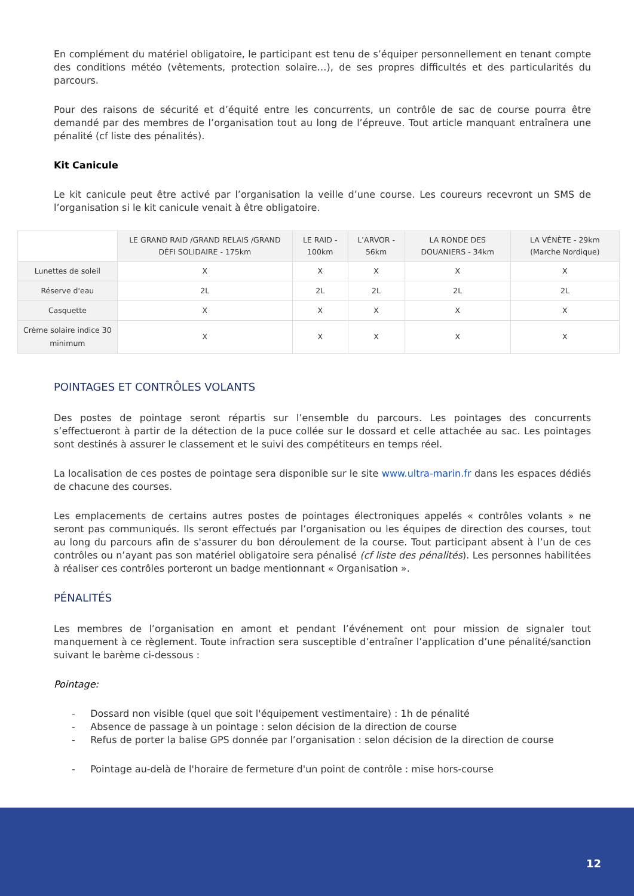En complément du matériel obligatoire, le participant est tenu de s’équiper personnellement en tenant compte des conditions météo (vêtements, protection solaire…), de ses propres difficultés et des particularités du parcours.
Pour des raisons de sécurité et d’équité entre les concurrents, un contrôle de sac de course pourra être demandé par des membres de l’organisation tout au long de l’épreuve. Tout article manquant entraînera une pénalité (cf liste des pénalités).
Kit Canicule
Le kit canicule peut être activé par l’organisation la veille d’une course. Les coureurs recevront un SMS de l’organisation si le kit canicule venait à être obligatoire.
| | LE GRAND RAID /GRAND RELAIS /GRAND DÉFI SOLIDAIRE - 175km | LE RAID - 100km | L’ARVOR - 56km | LA RONDE DES DOUANIERS - 34km | LA VÉNÈTE - 29km (Marche Nordique) |
| --- | --- | --- | --- | --- | --- |
| Lunettes de soleil | X | X | X | X | X |
| Réserve d'eau | 2L | 2L | 2L | 2L | 2L |
| Casquette | X | X | X | X | X |
| Crème solaire indice 30 minimum | X | X | X | X | X |
POINTAGES ET CONTRÔLES VOLANTS
Des postes de pointage seront répartis sur l’ensemble du parcours. Les pointages des concurrents s’effectueront à partir de la détection de la puce collée sur le dossard et celle attachée au sac. Les pointages sont destinés à assurer le classement et le suivi des compétiteurs en temps réel.
La localisation de ces postes de pointage sera disponible sur le site www.ultra-marin.fr dans les espaces dédiés de chacune des courses.
Les emplacements de certains autres postes de pointages électroniques appelés « contrôles volants » ne seront pas communiqués. Ils seront effectués par l’organisation ou les équipes de direction des courses, tout au long du parcours afin de s'assurer du bon déroulement de la course. Tout participant absent à l’un de ces contrôles ou n’ayant pas son matériel obligatoire sera pénalisé (cf liste des pénalités). Les personnes habilitées à réaliser ces contrôles porteront un badge mentionnant « Organisation ».
PÉNALITÉS
Les membres de l’organisation en amont et pendant l’événement ont pour mission de signaler tout manquement à ce règlement. Toute infraction sera susceptible d’entraîner l’application d’une pénalité/sanction suivant le barème ci-dessous :
Pointage:
- Dossard non visible (quel que soit l'équipement vestimentaire) : 1h de pénalité
- Absence de passage à un pointage : selon décision de la direction de course
- Refus de porter la balise GPS donnée par l’organisation : selon décision de la direction de course
- Pointage au-delà de l'horaire de fermeture d'un point de contrôle : mise hors-course
12